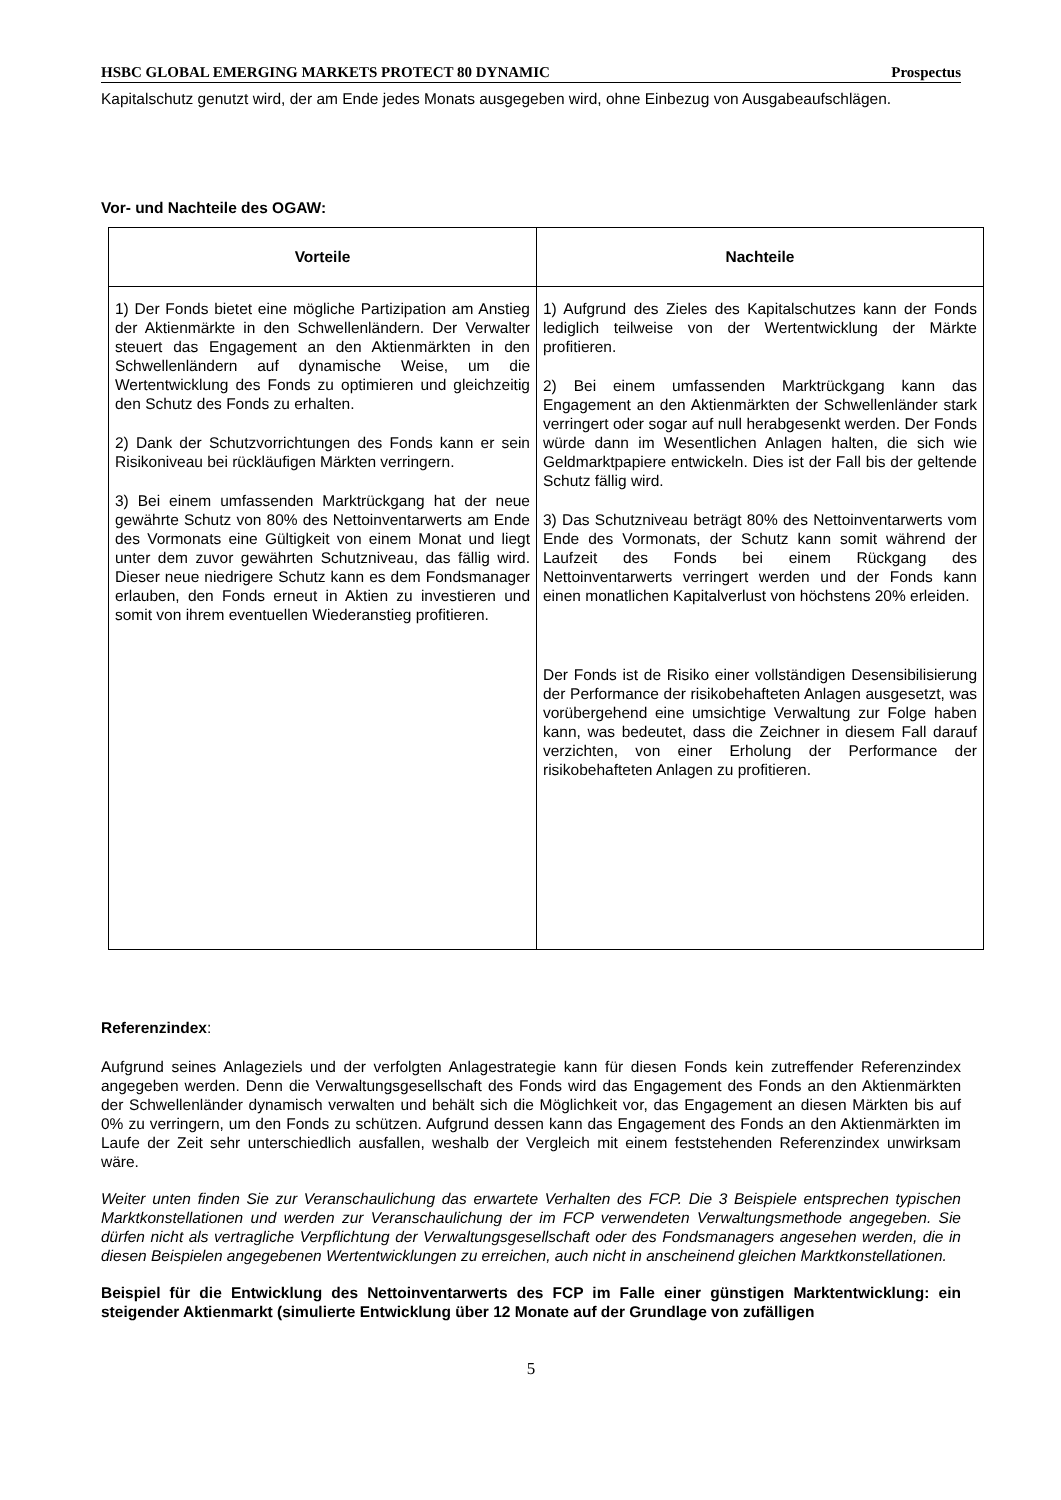HSBC GLOBAL EMERGING MARKETS PROTECT 80 DYNAMIC Prospectus
Kapitalschutz genutzt wird, der am Ende jedes Monats ausgegeben wird, ohne Einbezug von Ausgabeaufschlägen.
Vor- und Nachteile des OGAW:
| Vorteile | Nachteile |
| --- | --- |
| 1) Der Fonds bietet eine mögliche Partizipation am Anstieg der Aktienmärkte in den Schwellenländern. Der Verwalter steuert das Engagement an den Aktienmärkten in den Schwellenländern auf dynamische Weise, um die Wertentwicklung des Fonds zu optimieren und gleichzeitig den Schutz des Fonds zu erhalten. 2) Dank der Schutzvorrichtungen des Fonds kann er sein Risikoniveau bei rückläufigen Märkten verringern. 3) Bei einem umfassenden Marktrückgang hat der neue gewährte Schutz von 80% des Nettoinventarwerts am Ende des Vormonats eine Gültigkeit von einem Monat und liegt unter dem zuvor gewährten Schutzniveau, das fällig wird. Dieser neue niedrigere Schutz kann es dem Fondsmanager erlauben, den Fonds erneut in Aktien zu investieren und somit von ihrem eventuellen Wiederanstieg profitieren. | 1) Aufgrund des Zieles des Kapitalschutzes kann der Fonds lediglich teilweise von der Wertentwicklung der Märkte profitieren. 2) Bei einem umfassenden Marktrückgang kann das Engagement an den Aktienmärkten der Schwellenländer stark verringert oder sogar auf null herabgesenkt werden. Der Fonds würde dann im Wesentlichen Anlagen halten, die sich wie Geldmarktpapiere entwickeln. Dies ist der Fall bis der geltende Schutz fällig wird. 3) Das Schutzniveau beträgt 80% des Nettoinventarwerts vom Ende des Vormonats, der Schutz kann somit während der Laufzeit des Fonds bei einem Rückgang des Nettoinventarwerts verringert werden und der Fonds kann einen monatlichen Kapitalverlust von höchstens 20% erleiden. Der Fonds ist de Risiko einer vollständigen Desensibilisierung der Performance der risikobehafteten Anlagen ausgesetzt, was vorübergehend eine umsichtige Verwaltung zur Folge haben kann, was bedeutet, dass die Zeichner in diesem Fall darauf verzichten, von einer Erholung der Performance der risikobehafteten Anlagen zu profitieren. |
Referenzindex:
Aufgrund seines Anlageziels und der verfolgten Anlagestrategie kann für diesen Fonds kein zutreffender Referenzindex angegeben werden. Denn die Verwaltungsgesellschaft des Fonds wird das Engagement des Fonds an den Aktienmärkten der Schwellenländer dynamisch verwalten und behält sich die Möglichkeit vor, das Engagement an diesen Märkten bis auf 0% zu verringern, um den Fonds zu schützen. Aufgrund dessen kann das Engagement des Fonds an den Aktienmärkten im Laufe der Zeit sehr unterschiedlich ausfallen, weshalb der Vergleich mit einem feststehenden Referenzindex unwirksam wäre.
Weiter unten finden Sie zur Veranschaulichung das erwartete Verhalten des FCP. Die 3 Beispiele entsprechen typischen Marktkonstellationen und werden zur Veranschaulichung der im FCP verwendeten Verwaltungsmethode angegeben. Sie dürfen nicht als vertragliche Verpflichtung der Verwaltungsgesellschaft oder des Fondsmanagers angesehen werden, die in diesen Beispielen angegebenen Wertentwicklungen zu erreichen, auch nicht in anscheinend gleichen Marktkonstellationen.
Beispiel für die Entwicklung des Nettoinventarwerts des FCP im Falle einer günstigen Marktentwicklung: ein steigender Aktienmarkt (simulierte Entwicklung über 12 Monate auf der Grundlage von zufälligen
5